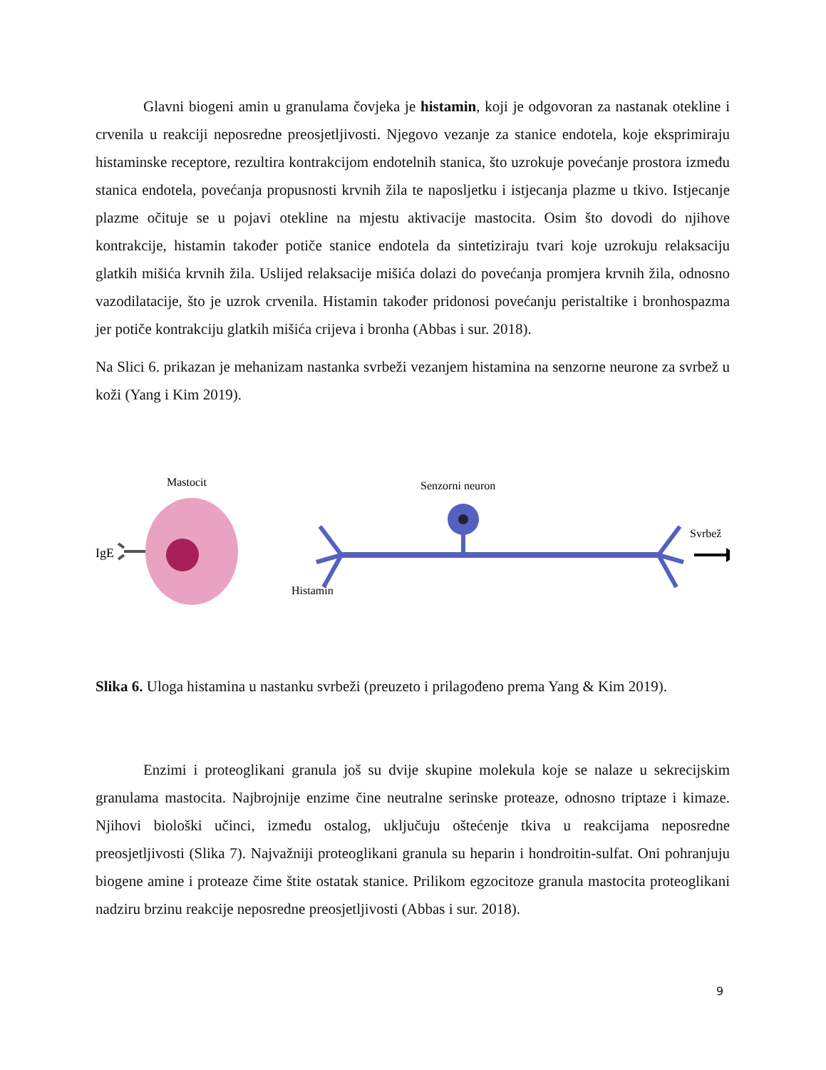Glavni biogeni amin u granulama čovjeka je histamin, koji je odgovoran za nastanak otekline i crvenila u reakciji neposredne preosjetljivosti. Njegovo vezanje za stanice endotela, koje eksprimiraju histaminske receptore, rezultira kontrakcijom endotelnih stanica, što uzrokuje povećanje prostora između stanica endotela, povećanja propusnosti krvnih žila te naposljetku i istjecanja plazme u tkivo. Istjecanje plazme očituje se u pojavi otekline na mjestu aktivacije mastocita. Osim što dovodi do njihove kontrakcije, histamin također potiče stanice endotela da sintetiziraju tvari koje uzrokuju relaksaciju glatkih mišića krvnih žila. Uslijed relaksacije mišića dolazi do povećanja promjera krvnih žila, odnosno vazodilatacije, što je uzrok crvenila. Histamin također pridonosi povećanju peristaltike i bronhospazma jer potiče kontrakciju glatkih mišića crijeva i bronha (Abbas i sur. 2018).
Na Slici 6. prikazan je mehanizam nastanka svrbeži vezanjem histamina na senzorne neurone za svrbež u koži (Yang i Kim 2019).
Mastocit
Senzorni neuron
Svrbež
IgE
Histamin
Slika 6. Uloga histamina u nastanku svrbeži (preuzeto i prilagođeno prema Yang & Kim 2019).
Enzimi i proteoglikani granula još su dvije skupine molekula koje se nalaze u sekrecijskim granulama mastocita. Najbrojnije enzime čine neutralne serinske proteaze, odnosno triptaze i kimaze. Njihovi biološki učinci, između ostalog, uključuju oštećenje tkiva u reakcijama neposredne preosjetljivosti (Slika 7). Najvažniji proteoglikani granula su heparin i hondroitin-sulfat. Oni pohranjuju biogene amine i proteaze čime štite ostatak stanice. Prilikom egzocitoze granula mastocita proteoglikani nadziru brzinu reakcije neposredne preosjetljivosti (Abbas i sur. 2018).
9